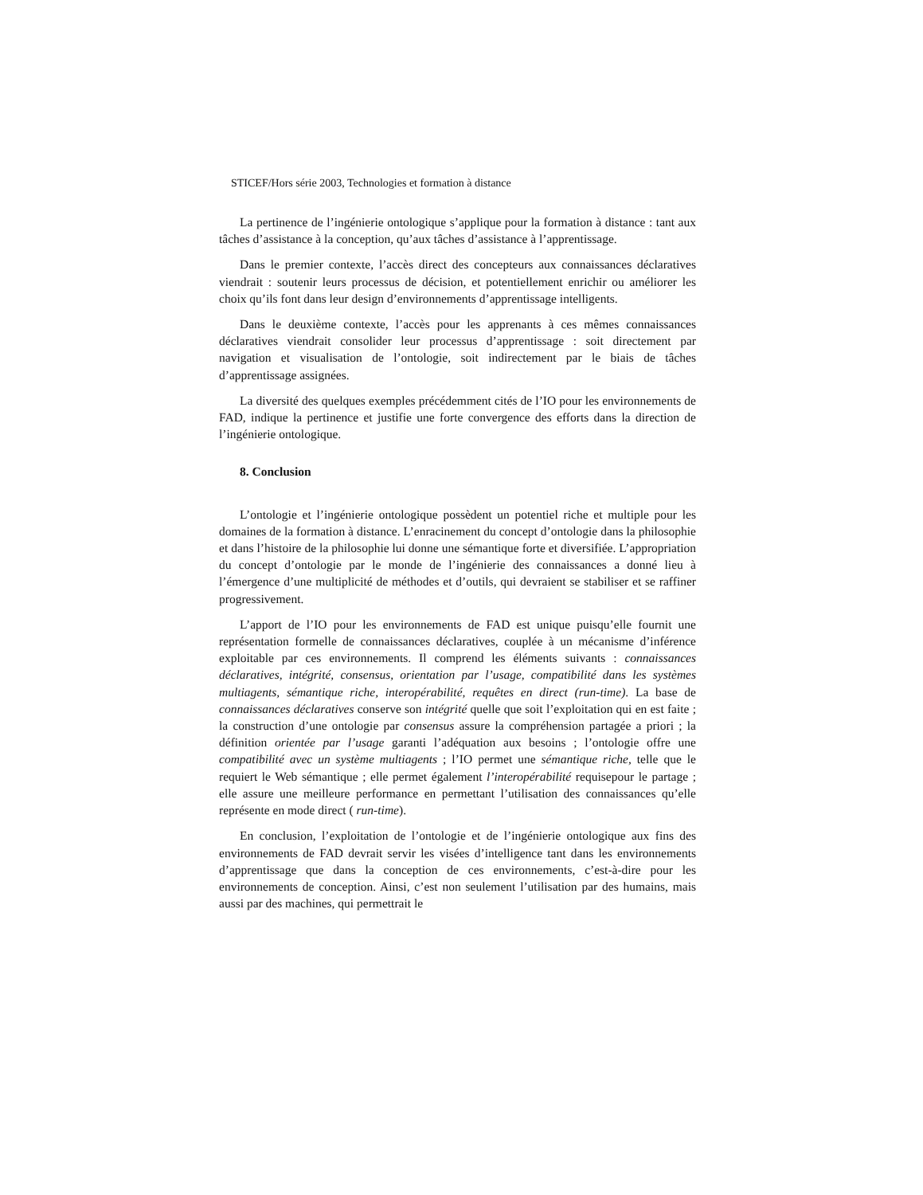STICEF/Hors série 2003, Technologies et formation à distance
La pertinence de l’ingénierie ontologique s’applique pour la formation à distance : tant aux tâches d’assistance à la conception, qu’aux tâches d’assistance à l’apprentissage.
Dans le premier contexte, l’accès direct des concepteurs aux connaissances déclaratives viendrait : soutenir leurs processus de décision, et potentiellement enrichir ou améliorer les choix qu’ils font dans leur design d’environnements d’apprentissage intelligents.
Dans le deuxième contexte, l’accès pour les apprenants à ces mêmes connaissances déclaratives viendrait consolider leur processus d’apprentissage : soit directement par navigation et visualisation de l’ontologie, soit indirectement par le biais de tâches d’apprentissage assignées.
La diversité des quelques exemples précédemment cités de l’IO pour les environnements de FAD, indique la pertinence et justifie une forte convergence des efforts dans la direction de l’ingénierie ontologique.
8. Conclusion
L’ontologie et l’ingénierie ontologique possèdent un potentiel riche et multiple pour les domaines de la formation à distance. L’enracinement du concept d’ontologie dans la philosophie et dans l’histoire de la philosophie lui donne une sémantique forte et diversifiée. L’appropriation du concept d’ontologie par le monde de l’ingénierie des connaissances a donné lieu à l’émergence d’une multiplicité de méthodes et d’outils, qui devraient se stabiliser et se raffiner progressivement.
L’apport de l’IO pour les environnements de FAD est unique puisqu’elle fournit une représentation formelle de connaissances déclaratives, couplée à un mécanisme d’inférence exploitable par ces environnements. Il comprend les éléments suivants : connaissances déclaratives, intégrité, consensus, orientation par l’usage, compatibilité dans les systèmes multiagents, sémantique riche, interopérabilité, requêtes en direct (run-time). La base de connaissances déclaratives conserve son intégrité quelle que soit l’exploitation qui en est faite ; la construction d’une ontologie par consensus assure la compréhension partagée a priori ; la définition orientée par l’usage garanti l’adéquation aux besoins ; l’ontologie offre une compatibilité avec un système multiagents ; l’IO permet une sémantique riche, telle que le requiert le Web sémantique ; elle permet également l’interopérabilité requisepour le partage ; elle assure une meilleure performance en permettant l’utilisation des connaissances qu’elle représente en mode direct ( run-time).
En conclusion, l’exploitation de l’ontologie et de l’ingénierie ontologique aux fins des environnements de FAD devrait servir les visées d’intelligence tant dans les environnements d’apprentissage que dans la conception de ces environnements, c’est-à-dire pour les environnements de conception. Ainsi, c’est non seulement l’utilisation par des humains, mais aussi par des machines, qui permettrait le